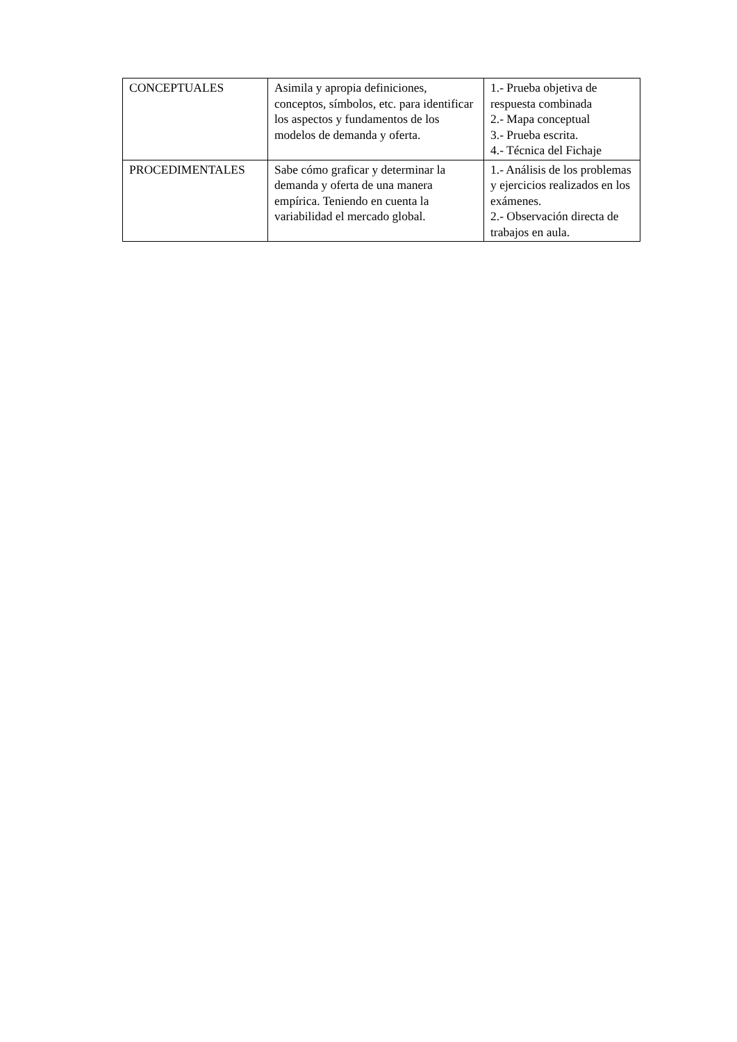| CONCEPTUALES | Asimila y apropia definiciones, conceptos, símbolos, etc. para identificar los aspectos y fundamentos de los modelos de demanda y oferta. | 1.- Prueba objetiva de respuesta combinada 2.- Mapa conceptual 3.- Prueba escrita. 4.- Técnica del Fichaje |
| PROCEDIMENTALES | Sabe cómo graficar y determinar la demanda y oferta de una manera empírica. Teniendo en cuenta la variabilidad el mercado global. | 1.- Análisis de los problemas y ejercicios realizados en los exámenes. 2.- Observación directa de trabajos en aula. |